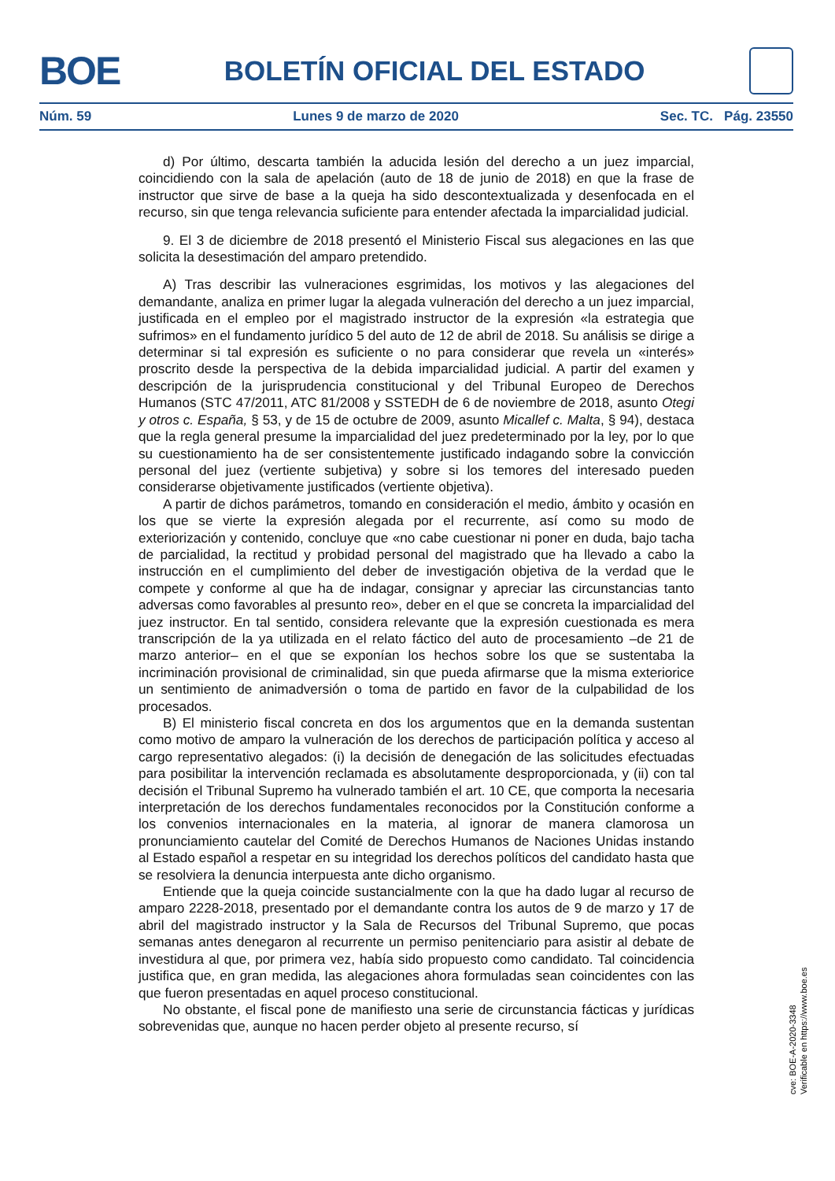BOE
BOLETÍN OFICIAL DEL ESTADO
Núm. 59 Lunes 9 de marzo de 2020 Sec. TC. Pág. 23550
d) Por último, descarta también la aducida lesión del derecho a un juez imparcial, coincidiendo con la sala de apelación (auto de 18 de junio de 2018) en que la frase de instructor que sirve de base a la queja ha sido descontextualizada y desenfocada en el recurso, sin que tenga relevancia suficiente para entender afectada la imparcialidad judicial.
9. El 3 de diciembre de 2018 presentó el Ministerio Fiscal sus alegaciones en las que solicita la desestimación del amparo pretendido.
A) Tras describir las vulneraciones esgrimidas, los motivos y las alegaciones del demandante, analiza en primer lugar la alegada vulneración del derecho a un juez imparcial, justificada en el empleo por el magistrado instructor de la expresión «la estrategia que sufrimos» en el fundamento jurídico 5 del auto de 12 de abril de 2018. Su análisis se dirige a determinar si tal expresión es suficiente o no para considerar que revela un «interés» proscrito desde la perspectiva de la debida imparcialidad judicial. A partir del examen y descripción de la jurisprudencia constitucional y del Tribunal Europeo de Derechos Humanos (STC 47/2011, ATC 81/2008 y SSTEDH de 6 de noviembre de 2018, asunto Otegi y otros c. España, § 53, y de 15 de octubre de 2009, asunto Micallef c. Malta, § 94), destaca que la regla general presume la imparcialidad del juez predeterminado por la ley, por lo que su cuestionamiento ha de ser consistentemente justificado indagando sobre la convicción personal del juez (vertiente subjetiva) y sobre si los temores del interesado pueden considerarse objetivamente justificados (vertiente objetiva).
A partir de dichos parámetros, tomando en consideración el medio, ámbito y ocasión en los que se vierte la expresión alegada por el recurrente, así como su modo de exteriorización y contenido, concluye que «no cabe cuestionar ni poner en duda, bajo tacha de parcialidad, la rectitud y probidad personal del magistrado que ha llevado a cabo la instrucción en el cumplimiento del deber de investigación objetiva de la verdad que le compete y conforme al que ha de indagar, consignar y apreciar las circunstancias tanto adversas como favorables al presunto reo», deber en el que se concreta la imparcialidad del juez instructor. En tal sentido, considera relevante que la expresión cuestionada es mera transcripción de la ya utilizada en el relato fáctico del auto de procesamiento –de 21 de marzo anterior– en el que se exponían los hechos sobre los que se sustentaba la incriminación provisional de criminalidad, sin que pueda afirmarse que la misma exteriorice un sentimiento de animadversión o toma de partido en favor de la culpabilidad de los procesados.
B) El ministerio fiscal concreta en dos los argumentos que en la demanda sustentan como motivo de amparo la vulneración de los derechos de participación política y acceso al cargo representativo alegados: (i) la decisión de denegación de las solicitudes efectuadas para posibilitar la intervención reclamada es absolutamente desproporcionada, y (ii) con tal decisión el Tribunal Supremo ha vulnerado también el art. 10 CE, que comporta la necesaria interpretación de los derechos fundamentales reconocidos por la Constitución conforme a los convenios internacionales en la materia, al ignorar de manera clamorosa un pronunciamiento cautelar del Comité de Derechos Humanos de Naciones Unidas instando al Estado español a respetar en su integridad los derechos políticos del candidato hasta que se resolviera la denuncia interpuesta ante dicho organismo.
Entiende que la queja coincide sustancialmente con la que ha dado lugar al recurso de amparo 2228-2018, presentado por el demandante contra los autos de 9 de marzo y 17 de abril del magistrado instructor y la Sala de Recursos del Tribunal Supremo, que pocas semanas antes denegaron al recurrente un permiso penitenciario para asistir al debate de investidura al que, por primera vez, había sido propuesto como candidato. Tal coincidencia justifica que, en gran medida, las alegaciones ahora formuladas sean coincidentes con las que fueron presentadas en aquel proceso constitucional.
No obstante, el fiscal pone de manifiesto una serie de circunstancia fácticas y jurídicas sobrevenidas que, aunque no hacen perder objeto al presente recurso, sí
cve: BOE-A-2020-3348
Verificable en https://www.boe.es